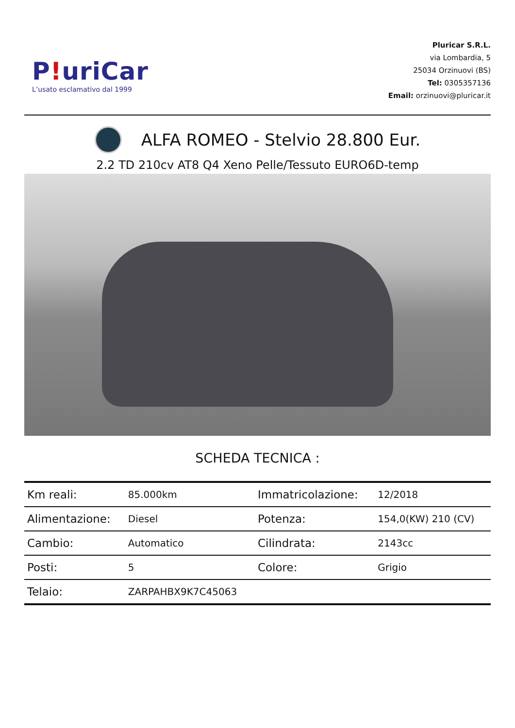P!uriCar
L’usato esclamativo dal 1999
Pluricar S.R.L.
via Lombardia, 5
25034 Orzinuovi (BS)
Tel: 0305357136
Email: orzinuovi@pluricar.it
ALFA ROMEO - Stelvio 28.800 Eur.
2.2 TD 210cv AT8 Q4 Xeno Pelle/Tessuto EURO6D-temp
SCHEDA TECNICA :
| Km reali: | 85.000km | Immatricolazione: | 12/2018 |
| Alimentazione: | Diesel | Potenza: | 154,0(KW) 210 (CV) |
| Cambio: | Automatico | Cilindrata: | 2143cc |
| Posti: | 5 | Colore: | Grigio |
| Telaio: | ZARPAHBX9K7C45063 | | |